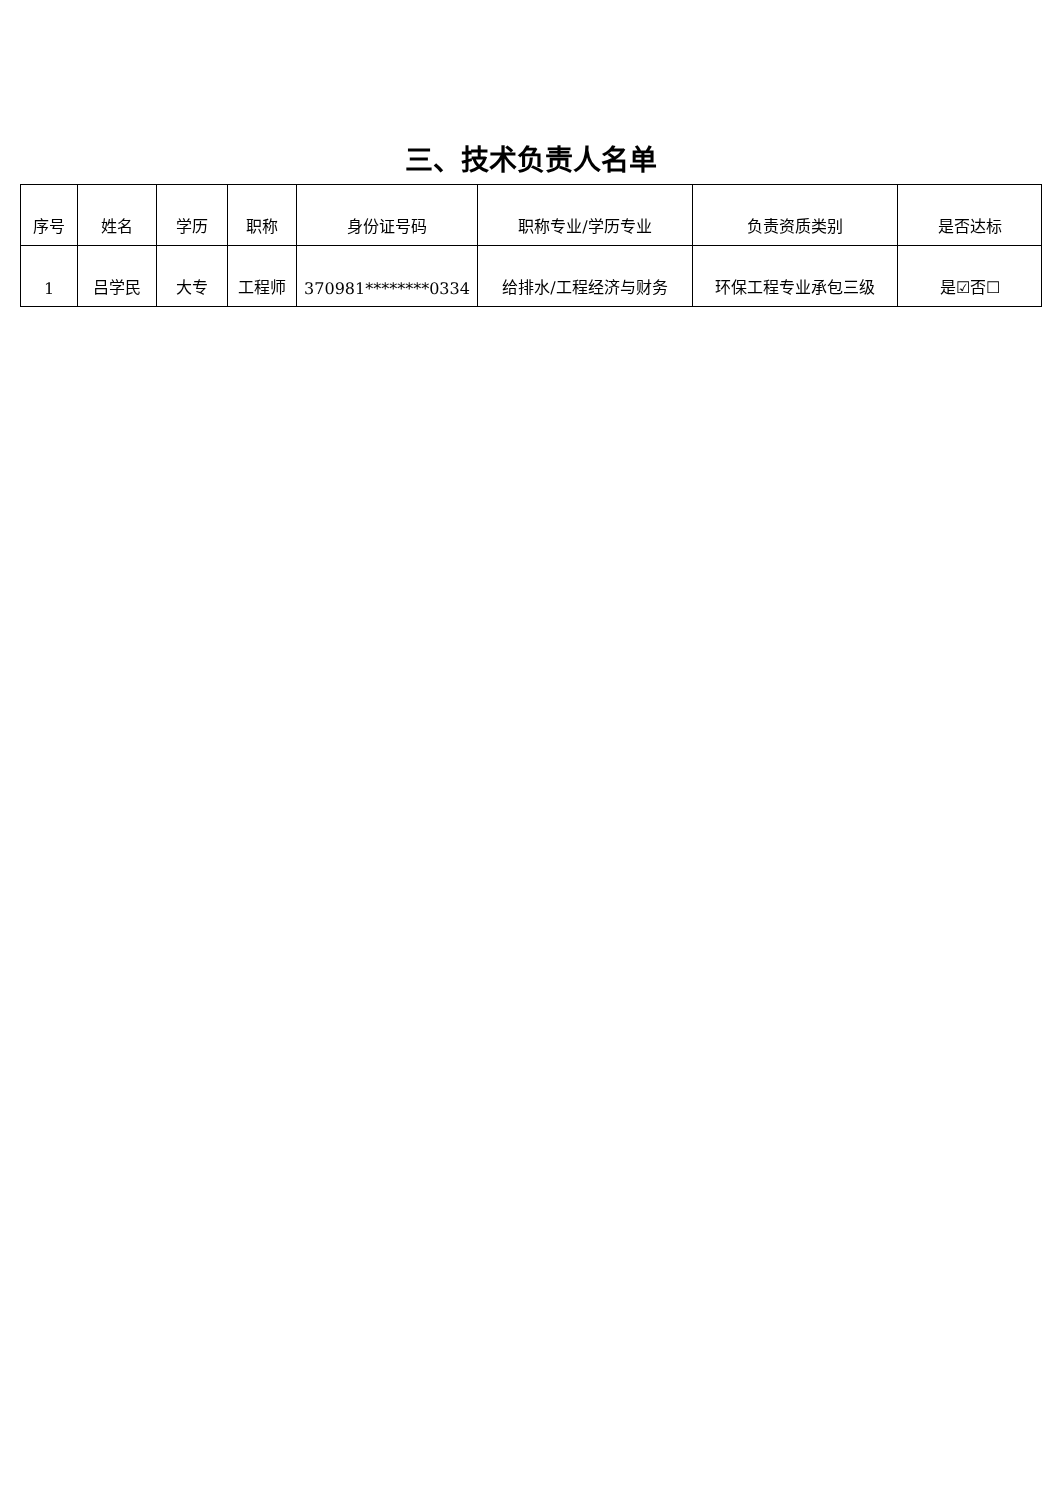三、技术负责人名单
| 序号 | 姓名 | 学历 | 职称 | 身份证号码 | 职称专业/学历专业 | 负责资质类别 | 是否达标 |
| --- | --- | --- | --- | --- | --- | --- | --- |
| 1 | 吕学民 | 大专 | 工程师 | 370981********0334 | 给排水/工程经济与财务 | 环保工程专业承包三级 | 是☑否☐ |